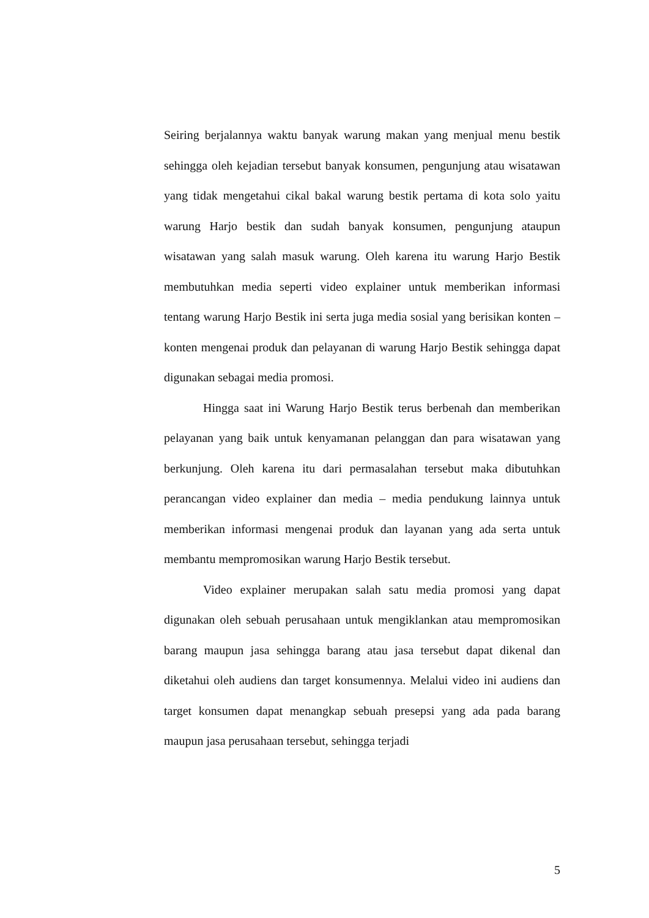Seiring berjalannya waktu banyak warung makan yang menjual menu bestik sehingga oleh kejadian tersebut banyak konsumen, pengunjung atau wisatawan yang tidak mengetahui cikal bakal warung bestik pertama di kota solo yaitu warung Harjo bestik dan sudah banyak konsumen, pengunjung ataupun wisatawan yang salah masuk warung. Oleh karena itu warung Harjo Bestik membutuhkan media seperti video explainer untuk memberikan informasi tentang warung Harjo Bestik ini serta juga media sosial yang berisikan konten – konten mengenai produk dan pelayanan di warung Harjo Bestik sehingga dapat digunakan sebagai media promosi.
Hingga saat ini Warung Harjo Bestik terus berbenah dan memberikan pelayanan yang baik untuk kenyamanan pelanggan dan para wisatawan yang berkunjung. Oleh karena itu dari permasalahan tersebut maka dibutuhkan perancangan video explainer dan media – media pendukung lainnya untuk memberikan informasi mengenai produk dan layanan yang ada serta untuk membantu mempromosikan warung Harjo Bestik tersebut.
Video explainer merupakan salah satu media promosi yang dapat digunakan oleh sebuah perusahaan untuk mengiklankan atau mempromosikan barang maupun jasa sehingga barang atau jasa tersebut dapat dikenal dan diketahui oleh audiens dan target konsumennya. Melalui video ini audiens dan target konsumen dapat menangkap sebuah presepsi yang ada pada barang maupun jasa perusahaan tersebut, sehingga terjadi
5